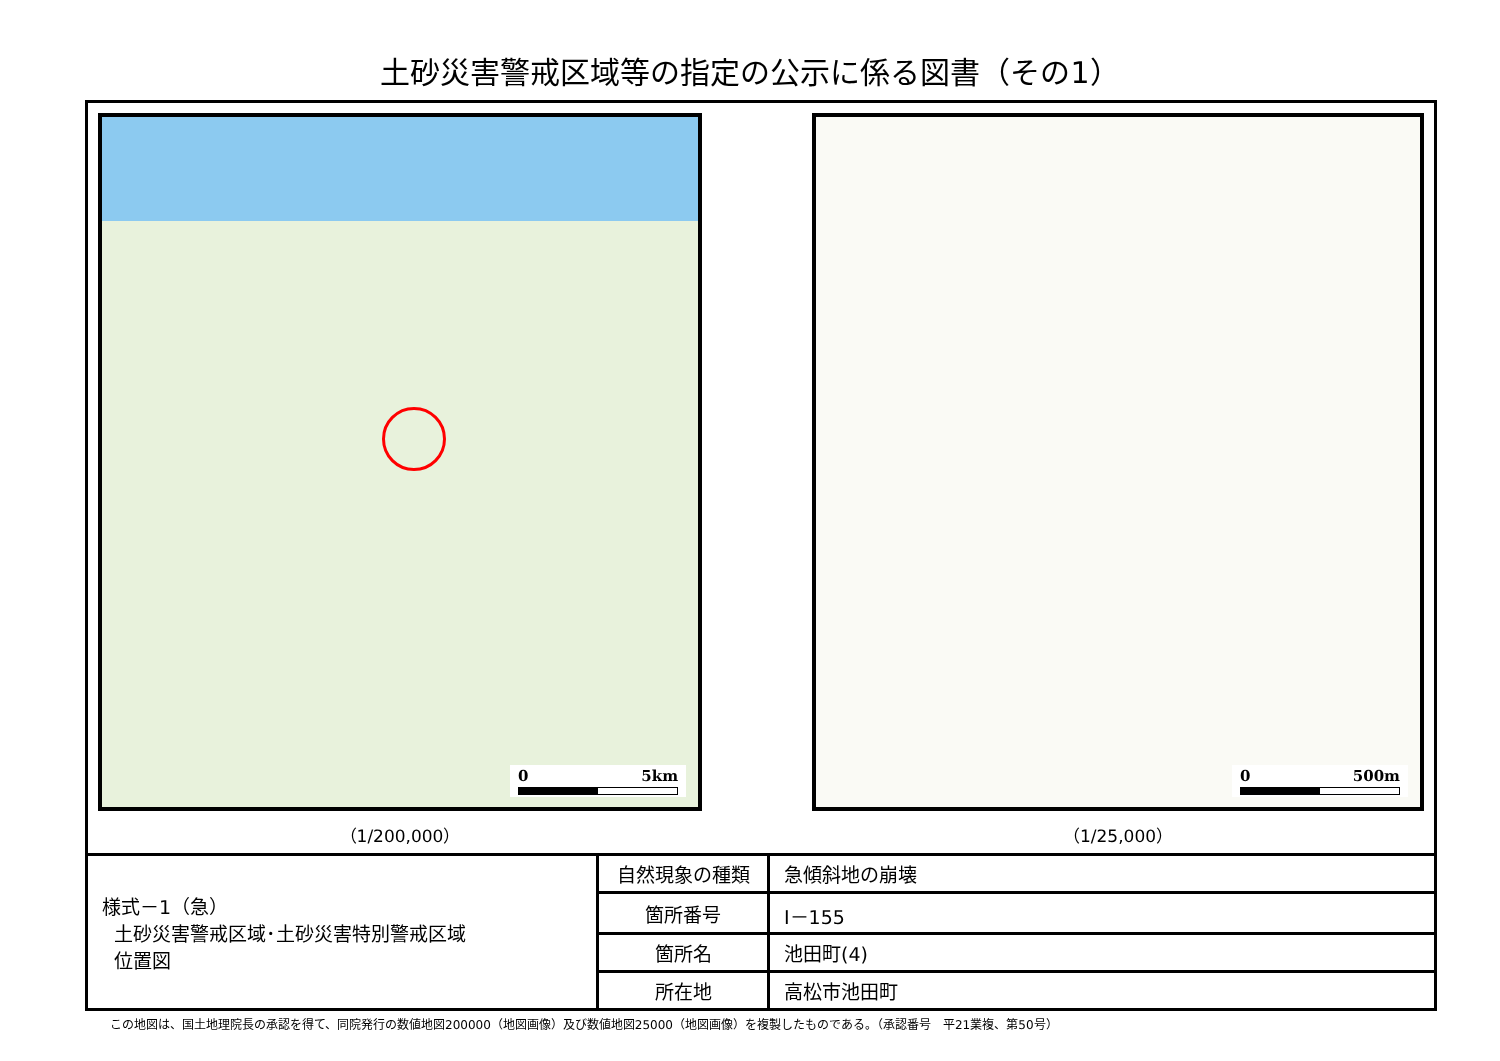土砂災害警戒区域等の指定の公示に係る図書（その1）
0 5km
（1/200,000）
0 500m
（1/25,000）
| 様式－1（急） 土砂災害警戒区域･土砂災害特別警戒区域 位置図 | 自然現象の種類 | 急傾斜地の崩壊 |
| | 箇所番号 | Ⅰ－155 |
| | 箇所名 | 池田町(4) |
| | 所在地 | 高松市池田町 |
この地図は、国土地理院長の承認を得て、同院発行の数値地図200000（地図画像）及び数値地図25000（地図画像）を複製したものである。（承認番号　平21業複、第50号）